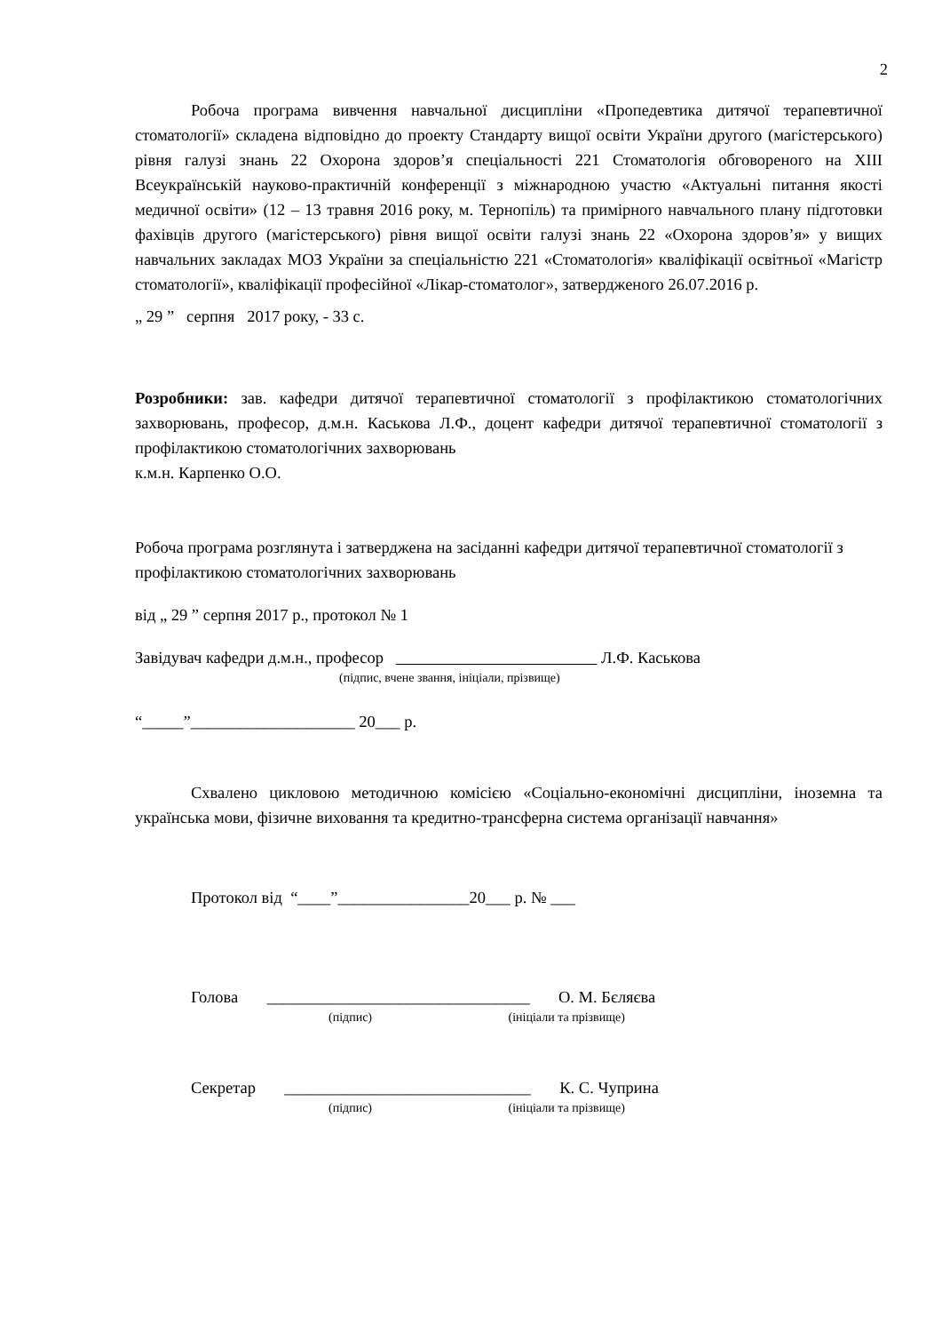2
Робоча програма вивчення навчальної дисципліни «Пропедевтика дитячої терапевтичної стоматології» складена відповідно до проекту Стандарту вищої освіти України другого (магістерського) рівня галузі знань 22 Охорона здоров’я спеціальності 221 Стоматологія обговореного на XIII Всеукраїнській науково-практичній конференції з міжнародною участю «Актуальні питання якості медичної освіти» (12 – 13 травня 2016 року, м. Тернопіль) та примірного навчального плану підготовки фахівців другого (магістерського) рівня вищої освіти галузі знань 22 «Охорона здоров’я» у вищих навчальних закладах МОЗ України за спеціальністю 221 «Стоматологія» кваліфікації освітньої «Магістр стоматології», кваліфікації професійної «Лікар-стоматолог», затвердженого 26.07.2016 р.
„ 29 ” серпня 2017 року, - 33 с.
Розробники: зав. кафедри дитячої терапевтичної стоматології з профілактикою стоматологічних захворювань, професор, д.м.н. Каськова Л.Ф., доцент кафедри дитячої терапевтичної стоматології з профілактикою стоматологічних захворювань
к.м.н. Карпенко О.О.
Робоча програма розглянута і затверджена на засіданні кафедри дитячої терапевтичної стоматології з профілактикою стоматологічних захворювань
від „ 29 ” серпня 2017 р., протокол № 1
Завідувач кафедри д.м.н., професор Л.Ф. Каськова
(підпис, вчене звання, ініціали, прізвище)
“_____”____________________ 20___ р.
Схвалено цикловою методичною комісією «Соціально-економічні дисципліни, іноземна та українська мови, фізичне виховання та кредитно-трансферна система організації навчання»
Протокол від “____”________________20___ р. № ___
Голова ________________________________ О. М. Бєляєва
(підпис) (ініціали та прізвище)
Секретар ______________________________ К. С. Чуприна
(підпис) (ініціали та прізвище)